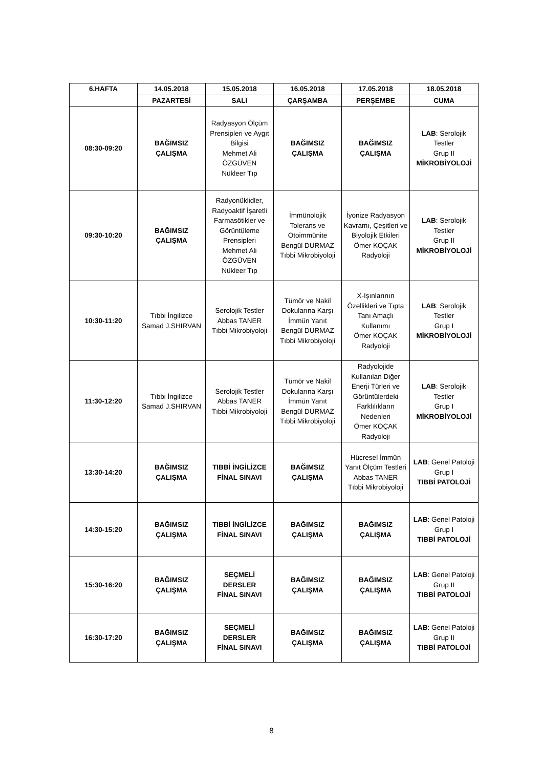| 6.HAFTA | 14.05.2018 | 15.05.2018 | 16.05.2018 | 17.05.2018 | 18.05.2018 |
| --- | --- | --- | --- | --- | --- |
| | PAZARTESİ | SALI | ÇARŞAMBA | PERŞEMBE | CUMA |
| 08:30-09:20 | BAĞIMSIZ ÇALIŞMA | Radyasyon Ölçüm Prensipleri ve Aygıt Bilgisi Mehmet Ali ÖZGÜVEN Nükleer Tıp | BAĞIMSIZ ÇALIŞMA | BAĞIMSIZ ÇALIŞMA | LAB : Serolojik Testler Grup II MİKROBİYOLOJİ |
| 09:30-10:20 | BAĞIMSIZ ÇALIŞMA | Radyonüklidler, Radyoaktif İşaretli Farmasötikler ve Görüntüleme Prensipleri Mehmet Ali ÖZGÜVEN Nükleer Tıp | İmmünolojik Tolerans ve Otoimmünite Bengül DURMAZ Tıbbi Mikrobiyoloji | İyonize Radyasyon Kavramı, Çeşitleri ve Biyolojik Etkileri Ömer KOÇAK Radyoloji | LAB : Serolojik Testler Grup II MİKROBİYOLOJİ |
| 10:30-11:20 | Tıbbi İngilizce Samad J.SHIRVAN | Serolojik Testler Abbas TANER Tıbbi Mikrobiyoloji | Tümör ve Nakil Dokularına Karşı İmmün Yanıt Bengül DURMAZ Tıbbi Mikrobiyoloji | X-Işınlarının Özellikleri ve Tıpta Tanı Amaçlı Kullanımı Ömer KOÇAK Radyoloji | LAB : Serolojik Testler Grup I MİKROBİYOLOJİ |
| 11:30-12:20 | Tıbbi İngilizce Samad J.SHIRVAN | Serolojik Testler Abbas TANER Tıbbi Mikrobiyoloji | Tümör ve Nakil Dokularına Karşı İmmün Yanıt Bengül DURMAZ Tıbbi Mikrobiyoloji | Radyolojide Kullanılan Diğer Enerji Türleri ve Görüntülerdeki Farklılıkların Nedenleri Ömer KOÇAK Radyoloji | LAB : Serolojik Testler Grup I MİKROBİYOLOJİ |
| 13:30-14:20 | BAĞIMSIZ ÇALIŞMA | TIBBİ İNGİLİZCE FİNAL SINAVI | BAĞIMSIZ ÇALIŞMA | Hücresel İmmün Yanıt Ölçüm Testleri Abbas TANER Tıbbi Mikrobiyoloji | LAB : Genel Patoloji Grup I TIBBİ PATOLOJİ |
| 14:30-15:20 | BAĞIMSIZ ÇALIŞMA | TIBBİ İNGİLİZCE FİNAL SINAVI | BAĞIMSIZ ÇALIŞMA | BAĞIMSIZ ÇALIŞMA | LAB : Genel Patoloji Grup I TIBBİ PATOLOJİ |
| 15:30-16:20 | BAĞIMSIZ ÇALIŞMA | SEÇMELİ DERSLER FİNAL SINAVI | BAĞIMSIZ ÇALIŞMA | BAĞIMSIZ ÇALIŞMA | LAB : Genel Patoloji Grup II TIBBİ PATOLOJİ |
| 16:30-17:20 | BAĞIMSIZ ÇALIŞMA | SEÇMELİ DERSLER FİNAL SINAVI | BAĞIMSIZ ÇALIŞMA | BAĞIMSIZ ÇALIŞMA | LAB : Genel Patoloji Grup II TIBBİ PATOLOJİ |
8